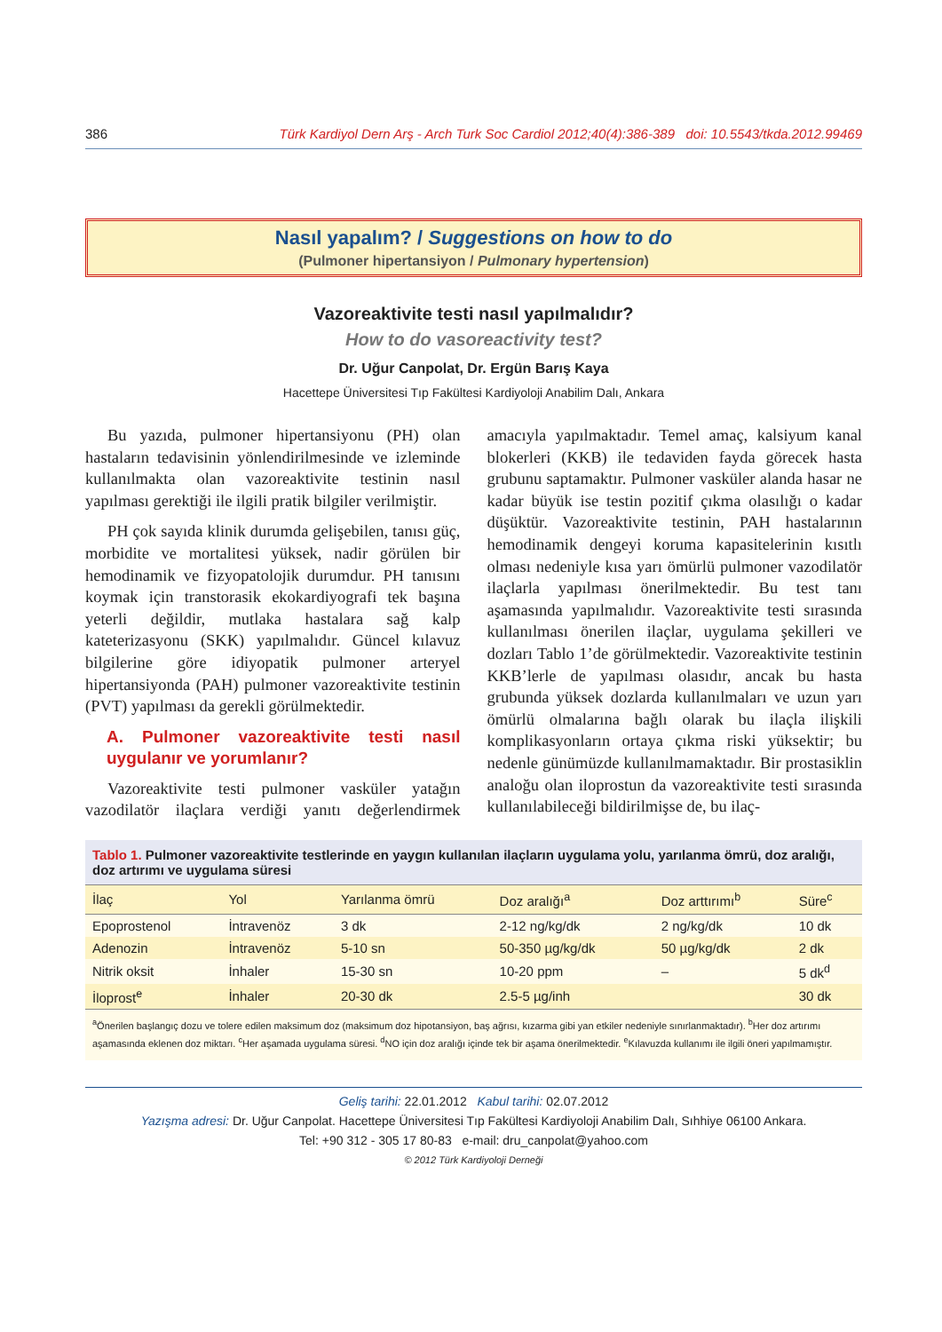386 Türk Kardiyol Dern Arş - Arch Turk Soc Cardiol 2012;40(4):386-389 doi: 10.5543/tkda.2012.99469
Nasıl yapalım? / Suggestions on how to do
(Pulmoner hipertansiyon / Pulmonary hypertension)
Vazoreaktivite testi nasıl yapılmalıdır?
How to do vasoreactivity test?
Dr. Uğur Canpolat, Dr. Ergün Barış Kaya
Hacettepe Üniversitesi Tıp Fakültesi Kardiyoloji Anabilim Dalı, Ankara
Bu yazıda, pulmoner hipertansiyonu (PH) olan hastaların tedavisinin yönlendirilmesinde ve izleminde kullanılmakta olan vazoreaktivite testinin nasıl yapılması gerektiği ile ilgili pratik bilgiler verilmiştir.
PH çok sayıda klinik durumda gelişebilen, tanısı güç, morbidite ve mortalitesi yüksek, nadir görülen bir hemodinamik ve fizyopatolojik durumdur. PH tanısını koymak için transtorasik ekokardiyografi tek başına yeterli değildir, mutlaka hastalara sağ kalp kateterizasyonu (SKK) yapılmalıdır. Güncel kılavuz bilgilerine göre idiyopatik pulmoner arteryel hipertansiyonda (PAH) pulmoner vazoreaktivite testinin (PVT) yapılması da gerekli görülmektedir.
A. Pulmoner vazoreaktivite testi nasıl uygulanır ve yorumlanır?
Vazoreaktivite testi pulmoner vasküler yatağın vazodilatör ilaçlara verdiği yanıtı değerlendirmek amacıyla yapılmaktadır. Temel amaç, kalsiyum kanal blokerleri (KKB) ile tedaviden fayda görecek hasta grubunu saptamaktır. Pulmoner vasküler alanda hasar ne kadar büyük ise testin pozitif çıkma olasılığı o kadar düşüktür. Vazoreaktivite testinin, PAH hastalarının hemodinamik dengeyi koruma kapasitelerinin kısıtlı olması nedeniyle kısa yarı ömürlü pulmoner vazodilatör ilaçlarla yapılması önerilmektedir. Bu test tanı aşamasında yapılmalıdır. Vazoreaktivite testi sırasında kullanılması önerilen ilaçlar, uygulama şekilleri ve dozları Tablo 1’de görülmektedir. Vazoreaktivite testinin KKB’lerle de yapılması olasıdır, ancak bu hasta grubunda yüksek dozlarda kullanılmaları ve uzun yarı ömürlü olmalarına bağlı olarak bu ilaçla ilişkili komplikasyonların ortaya çıkma riski yüksektir; bu nedenle günümüzde kullanılmamaktadır. Bir prostasiklin analoğu olan iloprostun da vazoreaktivite testi sırasında kullanılabileceği bildirilmişse de, bu ilaç-
Tablo 1. Pulmoner vazoreaktivite testlerinde en yaygın kullanılan ilaçların uygulama yolu, yarılanma ömrü, doz aralığı, doz artırımı ve uygulama süresi
| İlaç | Yol | Yarılanma ömrü | Doz aralığı<sup>a</sup> | Doz arttırımı<sup>b</sup> | Süre<sup>c</sup> |
| --- | --- | --- | --- | --- | --- |
| Epoprostenol | İntravenöz | 3 dk | 2-12 ng/kg/dk | 2 ng/kg/dk | 10 dk |
| Adenozin | İntravenöz | 5-10 sn | 50-350 µg/kg/dk | 50 µg/kg/dk | 2 dk |
| Nitrik oksit | İnhaler | 15-30 sn | 10-20 ppm | – | 5 dk<sup>d</sup> |
| İloprost<sup>e</sup> | İnhaler | 20-30 dk | 2.5-5 µg/inh | | 30 dk |
<sup>a</sup> Önerilen başlangıç dozu ve tolere edilen maksimum doz (maksimum doz hipotansiyon, baş ağrısı, kızarma gibi yan etkiler nedeniyle sınırlanmaktadır). <sup>b</sup>Her doz artırımı aşamasında eklenen doz miktarı. <sup>c</sup>Her aşamada uygulama süresi. <sup>d</sup>NO için doz aralığı içinde tek bir aşama önerilmektedir. <sup>e</sup>Kılavuzda kullanımı ile ilgili öneri yapılmamıştır.
Geliş tarihi: 22.01.2012 Kabul tarihi: 02.07.2012
Yazışma adresi: Dr. Uğur Canpolat. Hacettepe Üniversitesi Tıp Fakültesi Kardiyoloji Anabilim Dalı, Sıhhiye 06100 Ankara.
Tel: +90 312 - 305 17 80-83 e-mail: dru_canpolat@yahoo.com
© 2012 Türk Kardiyoloji Derneği